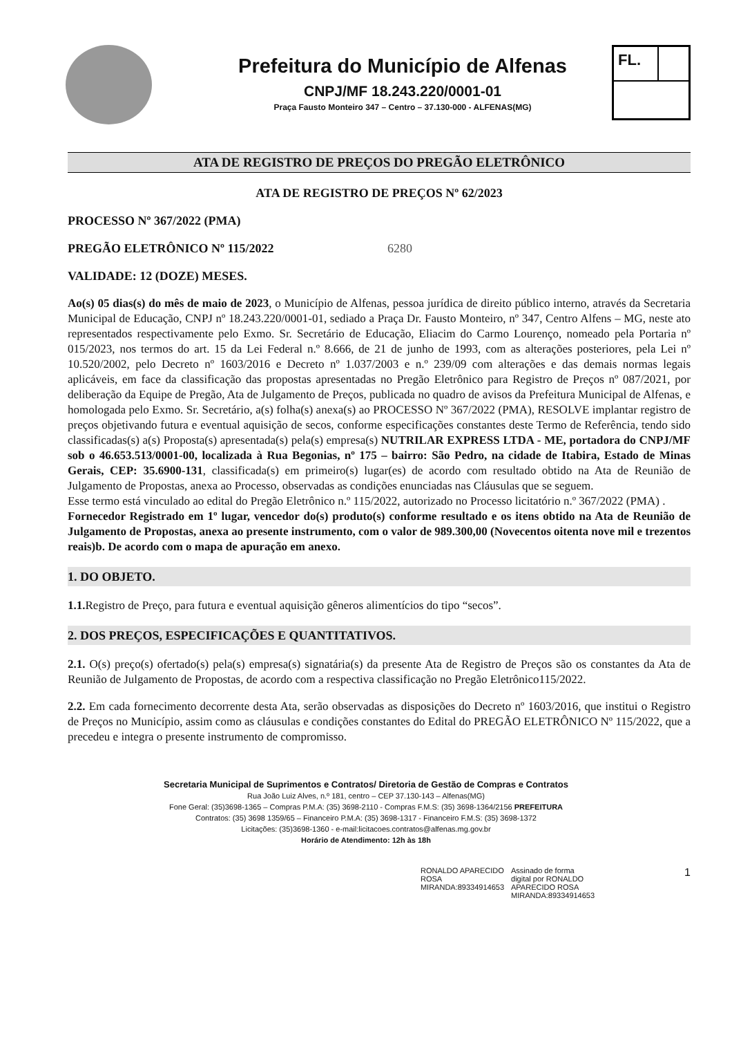Prefeitura do Município de Alfenas
CNPJ/MF 18.243.220/0001-01
Praça Fausto Monteiro 347 – Centro – 37.130-000 - ALFENAS(MG)
FL.
ATA DE REGISTRO DE PREÇOS DO PREGÃO ELETRÔNICO
ATA DE REGISTRO DE PREÇOS Nº 62/2023
PROCESSO Nº 367/2022 (PMA)
PREGÃO ELETRÔNICO Nº 115/2022 6280
VALIDADE: 12 (DOZE) MESES.
Ao(s) 05 dias(s) do mês de maio de 2023, o Município de Alfenas, pessoa jurídica de direito público interno, através da Secretaria Municipal de Educação, CNPJ nº 18.243.220/0001-01, sediado a Praça Dr. Fausto Monteiro, nº 347, Centro Alfens – MG, neste ato representados respectivamente pelo Exmo. Sr. Secretário de Educação, Eliacim do Carmo Lourenço, nomeado pela Portaria nº 015/2023, nos termos do art. 15 da Lei Federal n.º 8.666, de 21 de junho de 1993, com as alterações posteriores, pela Lei nº 10.520/2002, pelo Decreto nº 1603/2016 e Decreto nº 1.037/2003 e n.º 239/09 com alterações e das demais normas legais aplicáveis, em face da classificação das propostas apresentadas no Pregão Eletrônico para Registro de Preços nº 087/2021, por deliberação da Equipe de Pregão, Ata de Julgamento de Preços, publicada no quadro de avisos da Prefeitura Municipal de Alfenas, e homologada pelo Exmo. Sr. Secretário, a(s) folha(s) anexa(s) ao PROCESSO Nº 367/2022 (PMA), RESOLVE implantar registro de preços objetivando futura e eventual aquisição de secos, conforme especificações constantes deste Termo de Referência, tendo sido classificadas(s) a(s) Proposta(s) apresentada(s) pela(s) empresa(s) NUTRILAR EXPRESS LTDA - ME, portadora do CNPJ/MF sob o 46.653.513/0001-00, localizada à Rua Begonias, nº 175 – bairro: São Pedro, na cidade de Itabira, Estado de Minas Gerais, CEP: 35.6900-131, classificada(s) em primeiro(s) lugar(es) de acordo com resultado obtido na Ata de Reunião de Julgamento de Propostas, anexa ao Processo, observadas as condições enunciadas nas Cláusulas que se seguem.
Esse termo está vinculado ao edital do Pregão Eletrônico n.º 115/2022, autorizado no Processo licitatório n.º 367/2022 (PMA) .
Fornecedor Registrado em 1º lugar, vencedor do(s) produto(s) conforme resultado e os itens obtido na Ata de Reunião de Julgamento de Propostas, anexa ao presente instrumento, com o valor de 989.300,00 (Novecentos oitenta nove mil e trezentos reais)b. De acordo com o mapa de apuração em anexo.
1. DO OBJETO.
1.1. Registro de Preço, para futura e eventual aquisição gêneros alimentícios do tipo “secos”.
2. DOS PREÇOS, ESPECIFICAÇÕES E QUANTITATIVOS.
2.1. O(s) preço(s) ofertado(s) pela(s) empresa(s) signatária(s) da presente Ata de Registro de Preços são os constantes da Ata de Reunião de Julgamento de Propostas, de acordo com a respectiva classificação no Pregão Eletrônico115/2022.
2.2. Em cada fornecimento decorrente desta Ata, serão observadas as disposições do Decreto nº 1603/2016, que institui o Registro de Preços no Município, assim como as cláusulas e condições constantes do Edital do PREGÃO ELETRÔNICO Nº 115/2022, que a precedeu e integra o presente instrumento de compromisso.
Secretaria Municipal de Suprimentos e Contratos/ Diretoria de Gestão de Compras e Contratos
Rua João Luiz Alves, n.º 181, centro – CEP 37.130-143 – Alfenas(MG)
Fone Geral: (35)3698-1365 – Compras P.M.A: (35) 3698-2110 - Compras F.M.S: (35) 3698-1364/2156 PREFEITURA
Contratos: (35) 3698 1359/65 – Financeiro P.M.A: (35) 3698-1317 - Financeiro F.M.S: (35) 3698-1372
Licitações: (35)3698-1360 - e-mail:licitacoes.contratos@alfenas.mg.gov.br
Horário de Atendimento: 12h às 18h
RONALDO APARECIDO
ROSA
MIRANDA:89334914653
Assinado de forma
digital por RONALDO
APARECIDO ROSA
MIRANDA:89334914653
1